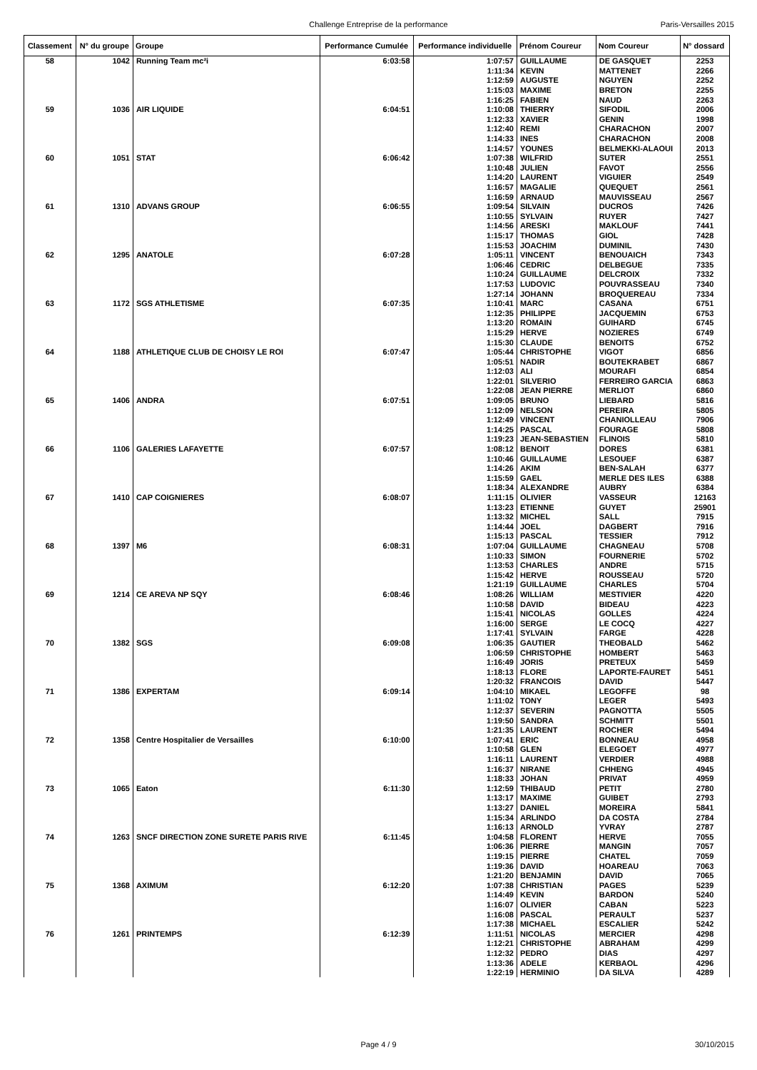Challenge Entreprise de la performance Paris-Versailles 2015
| Classement | N° du groupe | Groupe | Performance Cumulée | Performance individuelle | Prénom Coureur | Nom Coureur | N° dossard |
| --- | --- | --- | --- | --- | --- | --- | --- |
| 58 | 1042 | Running Team mc²i | 6:03:58 | 1:07:57 | GUILLAUME | DE GASQUET | 2253 |
| | | | | 1:11:34 | KEVIN | MATTENET | 2266 |
| | | | | 1:12:59 | AUGUSTE | NGUYEN | 2252 |
| | | | | 1:15:03 | MAXIME | BRETON | 2255 |
| | | | | 1:16:25 | FABIEN | NAUD | 2263 |
| 59 | 1036 | AIR LIQUIDE | 6:04:51 | 1:10:08 | THIERRY | SIFODIL | 2006 |
| | | | | 1:12:33 | XAVIER | GENIN | 1998 |
| | | | | 1:12:40 | REMI | CHARACHON | 2007 |
| | | | | 1:14:33 | INES | CHARACHON | 2008 |
| | | | | 1:14:57 | YOUNES | BELMEKKI-ALAOUI | 2013 |
| 60 | 1051 | STAT | 6:06:42 | 1:07:38 | WILFRID | SUTER | 2551 |
| | | | | 1:10:48 | JULIEN | FAVOT | 2556 |
| | | | | 1:14:20 | LAURENT | VIGUIER | 2549 |
| | | | | 1:16:57 | MAGALIE | QUEQUET | 2561 |
| | | | | 1:16:59 | ARNAUD | MAUVISSEAU | 2567 |
| 61 | 1310 | ADVANS GROUP | 6:06:55 | 1:09:54 | SILVAIN | DUCROS | 7426 |
| | | | | 1:10:55 | SYLVAIN | RUYER | 7427 |
| | | | | 1:14:56 | ARESKI | MAKLOUF | 7441 |
| | | | | 1:15:17 | THOMAS | GIOL | 7428 |
| | | | | 1:15:53 | JOACHIM | DUMINIL | 7430 |
| 62 | 1295 | ANATOLE | 6:07:28 | 1:05:11 | VINCENT | BENOUAICH | 7343 |
| | | | | 1:06:46 | CEDRIC | DELBEGUE | 7335 |
| | | | | 1:10:24 | GUILLAUME | DELCROIX | 7332 |
| | | | | 1:17:53 | LUDOVIC | POUVRASSEAU | 7340 |
| | | | | 1:27:14 | JOHANN | BROQUEREAU | 7334 |
| 63 | 1172 | SGS ATHLETISME | 6:07:35 | 1:10:41 | MARC | CASANA | 6751 |
| | | | | 1:12:35 | PHILIPPE | JACQUEMIN | 6753 |
| | | | | 1:13:20 | ROMAIN | GUIHARD | 6745 |
| | | | | 1:15:29 | HERVE | NOZIERES | 6749 |
| | | | | 1:15:30 | CLAUDE | BENOITS | 6752 |
| 64 | 1188 | ATHLETIQUE CLUB DE CHOISY LE ROI | 6:07:47 | 1:05:44 | CHRISTOPHE | VIGOT | 6856 |
| | | | | 1:05:51 | NADIR | BOUTEKRABET | 6867 |
| | | | | 1:12:03 | ALI | MOURAFI | 6854 |
| | | | | 1:22:01 | SILVERIO | FERREIRO GARCIA | 6863 |
| | | | | 1:22:08 | JEAN PIERRE | MERLIOT | 6860 |
| 65 | 1406 | ANDRA | 6:07:51 | 1:09:05 | BRUNO | LIEBARD | 5816 |
| | | | | 1:12:09 | NELSON | PEREIRA | 5805 |
| | | | | 1:12:49 | VINCENT | CHANIOLLEAU | 7906 |
| | | | | 1:14:25 | PASCAL | FOURAGE | 5808 |
| | | | | 1:19:23 | JEAN-SEBASTIEN | FLINOIS | 5810 |
| 66 | 1106 | GALERIES LAFAYETTE | 6:07:57 | 1:08:12 | BENOIT | DORES | 6381 |
| | | | | 1:10:46 | GUILLAUME | LESOUEF | 6387 |
| | | | | 1:14:26 | AKIM | BEN-SALAH | 6377 |
| | | | | 1:15:59 | GAEL | MERLE DES ILES | 6388 |
| | | | | 1:18:34 | ALEXANDRE | AUBRY | 6384 |
| 67 | 1410 | CAP COIGNIERES | 6:08:07 | 1:11:15 | OLIVIER | VASSEUR | 12163 |
| | | | | 1:13:23 | ETIENNE | GUYET | 25901 |
| | | | | 1:13:32 | MICHEL | SALL | 7915 |
| | | | | 1:14:44 | JOEL | DAGBERT | 7916 |
| | | | | 1:15:13 | PASCAL | TESSIER | 7912 |
| 68 | 1397 | M6 | 6:08:31 | 1:07:04 | GUILLAUME | CHAGNEAU | 5708 |
| | | | | 1:10:33 | SIMON | FOURNERIE | 5702 |
| | | | | 1:13:53 | CHARLES | ANDRE | 5715 |
| | | | | 1:15:42 | HERVE | ROUSSEAU | 5720 |
| | | | | 1:21:19 | GUILLAUME | CHARLES | 5704 |
| 69 | 1214 | CE AREVA NP SQY | 6:08:46 | 1:08:26 | WILLIAM | MESTIVIER | 4220 |
| | | | | 1:10:58 | DAVID | BIDEAU | 4223 |
| | | | | 1:15:41 | NICOLAS | GOLLES | 4224 |
| | | | | 1:16:00 | SERGE | LE COCQ | 4227 |
| | | | | 1:17:41 | SYLVAIN | FARGE | 4228 |
| 70 | 1382 | SGS | 6:09:08 | 1:06:35 | GAUTIER | THEOBALD | 5462 |
| | | | | 1:06:59 | CHRISTOPHE | HOMBERT | 5463 |
| | | | | 1:16:49 | JORIS | PRETEUX | 5459 |
| | | | | 1:18:13 | FLORE | LAPORTE-FAURET | 5451 |
| | | | | 1:20:32 | FRANCOIS | DAVID | 5447 |
| 71 | 1386 | EXPERTAM | 6:09:14 | 1:04:10 | MIKAEL | LEGOFFE | 98 |
| | | | | 1:11:02 | TONY | LEGER | 5493 |
| | | | | 1:12:37 | SEVERIN | PAGNOTTA | 5505 |
| | | | | 1:19:50 | SANDRA | SCHMITT | 5501 |
| | | | | 1:21:35 | LAURENT | ROCHER | 5494 |
| 72 | 1358 | Centre Hospitalier de Versailles | 6:10:00 | 1:07:41 | ERIC | BONNEAU | 4958 |
| | | | | 1:10:58 | GLEN | ELEGOET | 4977 |
| | | | | 1:16:11 | LAURENT | VERDIER | 4988 |
| | | | | 1:16:37 | NIRANE | CHHENG | 4945 |
| | | | | 1:18:33 | JOHAN | PRIVAT | 4959 |
| 73 | 1065 | Eaton | 6:11:30 | 1:12:59 | THIBAUD | PETIT | 2780 |
| | | | | 1:13:17 | MAXIME | GUIBET | 2793 |
| | | | | 1:13:27 | DANIEL | MOREIRA | 5841 |
| | | | | 1:15:34 | ARLINDO | DA COSTA | 2784 |
| | | | | 1:16:13 | ARNOLD | YVRAY | 2787 |
| 74 | 1263 | SNCF DIRECTION ZONE SURETE PARIS RIVE | 6:11:45 | 1:04:58 | FLORENT | HERVE | 7055 |
| | | | | 1:06:36 | PIERRE | MANGIN | 7057 |
| | | | | 1:19:15 | PIERRE | CHATEL | 7059 |
| | | | | 1:19:36 | DAVID | HOAREAU | 7063 |
| | | | | 1:21:20 | BENJAMIN | DAVID | 7065 |
| 75 | 1368 | AXIMUM | 6:12:20 | 1:07:38 | CHRISTIAN | PAGES | 5239 |
| | | | | 1:14:49 | KEVIN | BARDON | 5240 |
| | | | | 1:16:07 | OLIVIER | CABAN | 5223 |
| | | | | 1:16:08 | PASCAL | PERAULT | 5237 |
| | | | | 1:17:38 | MICHAEL | ESCALIER | 5242 |
| 76 | 1261 | PRINTEMPS | 6:12:39 | 1:11:51 | NICOLAS | MERCIER | 4298 |
| | | | | 1:12:21 | CHRISTOPHE | ABRAHAM | 4299 |
| | | | | 1:12:32 | PEDRO | DIAS | 4297 |
| | | | | 1:13:36 | ADELE | KERBAOL | 4296 |
| | | | | 1:22:19 | HERMINIO | DA SILVA | 4289 |
Page 4 / 9 30/10/2015